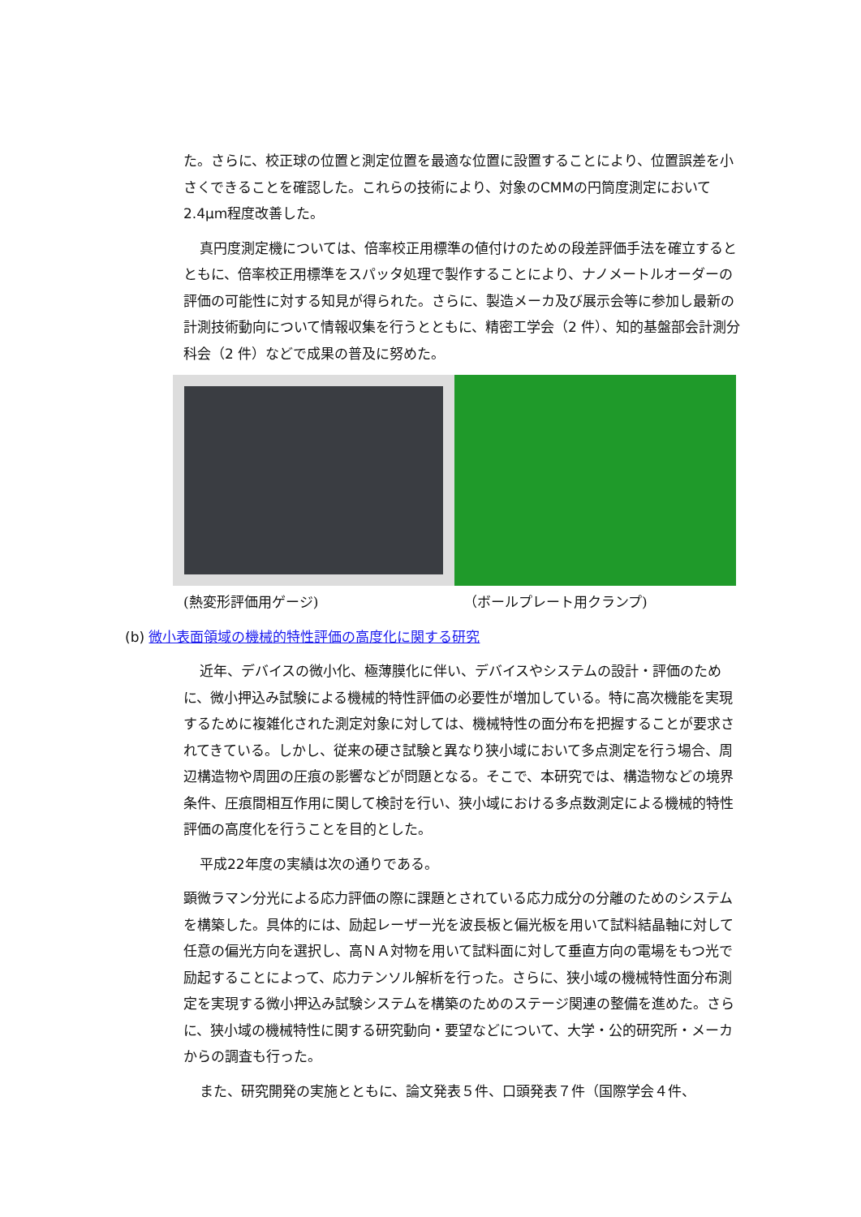た。さらに、校正球の位置と測定位置を最適な位置に設置することにより、位置誤差を小さくできることを確認した。これらの技術により、対象のCMMの円筒度測定において2.4μm程度改善した。
真円度測定機については、倍率校正用標準の値付けのための段差評価手法を確立するとともに、倍率校正用標準をスパッタ処理で製作することにより、ナノメートルオーダーの評価の可能性に対する知見が得られた。さらに、製造メーカ及び展示会等に参加し最新の計測技術動向について情報収集を行うとともに、精密工学会（2 件）、知的基盤部会計測分科会（2 件）などで成果の普及に努めた。
(熱変形評価用ゲージ) （ボールプレート用クランプ)
(b) 微小表面領域の機械的特性評価の高度化に関する研究
近年、デバイスの微小化、極薄膜化に伴い、デバイスやシステムの設計・評価のために、微小押込み試験による機械的特性評価の必要性が増加している。特に高次機能を実現するために複雑化された測定対象に対しては、機械特性の面分布を把握することが要求されてきている。しかし、従来の硬さ試験と異なり狭小域において多点測定を行う場合、周辺構造物や周囲の圧痕の影響などが問題となる。そこで、本研究では、構造物などの境界条件、圧痕間相互作用に関して検討を行い、狭小域における多点数測定による機械的特性評価の高度化を行うことを目的とした。
平成22年度の実績は次の通りである。
顕微ラマン分光による応力評価の際に課題とされている応力成分の分離のためのシステムを構築した。具体的には、励起レーザー光を波長板と偏光板を用いて試料結晶軸に対して任意の偏光方向を選択し、高ＮＡ対物を用いて試料面に対して垂直方向の電場をもつ光で励起することによって、応力テンソル解析を行った。さらに、狭小域の機械特性面分布測定を実現する微小押込み試験システムを構築のためのステージ関連の整備を進めた。さらに、狭小域の機械特性に関する研究動向・要望などについて、大学・公的研究所・メーカからの調査も行った。
また、研究開発の実施とともに、論文発表５件、口頭発表７件（国際学会４件、